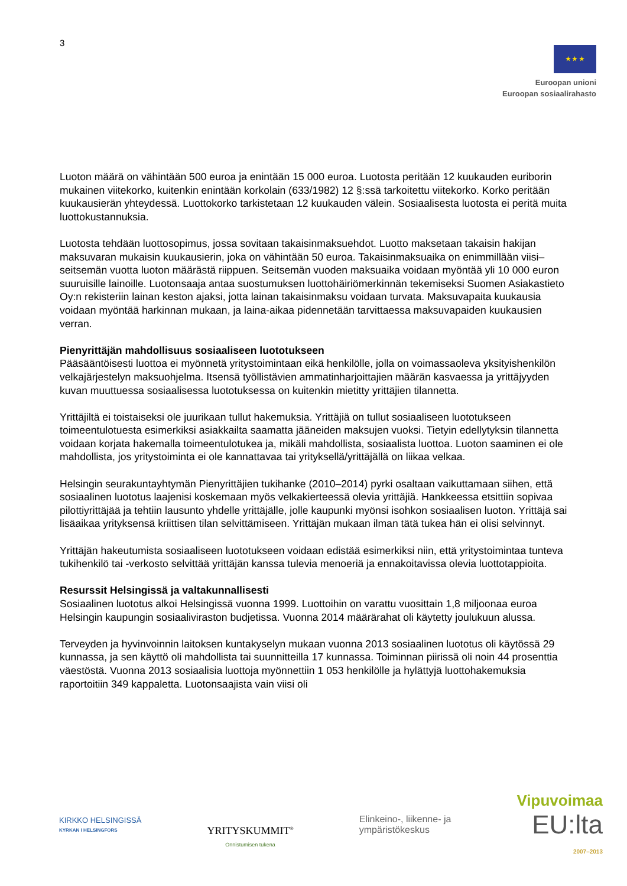3
★ ★ ★
Euroopan unioni
Euroopan sosiaalirahasto
Luoton määrä on vähintään 500 euroa ja enintään 15 000 euroa. Luotosta peritään 12 kuukauden euriborin mukainen viitekorko, kuitenkin enintään korkolain (633/1982) 12 §:ssä tarkoitettu viitekorko. Korko peritään kuukausierän yhteydessä. Luottokorko tarkistetaan 12 kuukauden välein. Sosiaalisesta luotosta ei peritä muita luottokustannuksia.
Luotosta tehdään luottosopimus, jossa sovitaan takaisinmaksuehdot. Luotto maksetaan takaisin hakijan maksuvaran mukaisin kuukausierin, joka on vähintään 50 euroa. Takaisinmaksuaika on enimmillään viisi–seitsemän vuotta luoton määrästä riippuen. Seitsemän vuoden maksuaika voidaan myöntää yli 10 000 euron suuruisille lainoille. Luotonsaaja antaa suostumuksen luottohäiriömerkinnän tekemiseksi Suomen Asiakastieto Oy:n rekisteriin lainan keston ajaksi, jotta lainan takaisinmaksu voidaan turvata. Maksuvapaita kuukausia voidaan myöntää harkinnan mukaan, ja laina-aikaa pidennetään tarvittaessa maksuvapaiden kuukausien verran.
Pienyrittäjän mahdollisuus sosiaaliseen luototukseen
Pääsääntöisesti luottoa ei myönnetä yritystoimintaan eikä henkilölle, jolla on voimassaoleva yksityishenkilön velkajärjestelyn maksuohjelma. Itsensä työllistävien ammatinharjoittajien määrän kasvaessa ja yrittäjyyden kuvan muuttuessa sosiaalisessa luototuksessa on kuitenkin mietitty yrittäjien tilannetta.
Yrittäjiltä ei toistaiseksi ole juurikaan tullut hakemuksia. Yrittäjiä on tullut sosiaaliseen luototukseen toimeentulotuesta esimerkiksi asiakkailta saamatta jääneiden maksujen vuoksi. Tietyin edellytyksin tilannetta voidaan korjata hakemalla toimeentulotukea ja, mikäli mahdollista, sosiaalista luottoa. Luoton saaminen ei ole mahdollista, jos yritystoiminta ei ole kannattavaa tai yrityksellä/yrittäjällä on liikaa velkaa.
Helsingin seurakuntayhtymän Pienyrittäjien tukihanke (2010–2014) pyrki osaltaan vaikuttamaan siihen, että sosiaalinen luototus laajenisi koskemaan myös velkakierteessä olevia yrittäjiä. Hankkeessa etsittiin sopivaa pilottiyrittäjää ja tehtiin lausunto yhdelle yrittäjälle, jolle kaupunki myönsi isohkon sosiaalisen luoton. Yrittäjä sai lisäaikaa yrityksensä kriittisen tilan selvittämiseen. Yrittäjän mukaan ilman tätä tukea hän ei olisi selvinnyt.
Yrittäjän hakeutumista sosiaaliseen luototukseen voidaan edistää esimerkiksi niin, että yritystoimintaa tunteva tukihenkilö tai -verkosto selvittää yrittäjän kanssa tulevia menoeriä ja ennakoitavissa olevia luottotappioita.
Resurssit Helsingissä ja valtakunnallisesti
Sosiaalinen luototus alkoi Helsingissä vuonna 1999. Luottoihin on varattu vuosittain 1,8 miljoonaa euroa Helsingin kaupungin sosiaaliviraston budjetissa. Vuonna 2014 määrärahat oli käytetty joulukuun alussa.
Terveyden ja hyvinvoinnin laitoksen kuntakyselyn mukaan vuonna 2013 sosiaalinen luototus oli käytössä 29 kunnassa, ja sen käyttö oli mahdollista tai suunnitteilla 17 kunnassa. Toiminnan piirissä oli noin 44 prosenttia väestöstä. Vuonna 2013 sosiaalisia luottoja myönnettiin 1 053 henkilölle ja hylättyjä luottohakemuksia raportoitiin 349 kappaletta. Luotonsaajista vain viisi oli
KIRKKO HELSINGISSÄ
KYRKAN I HELSINGFORS
YRITYSKUMMIT<sup>®</sup>
Onnistumisen tukena
Elinkeino-, liikenne- ja
ympäristökeskus
Vipuvoimaa
EU:lta
2007–2013